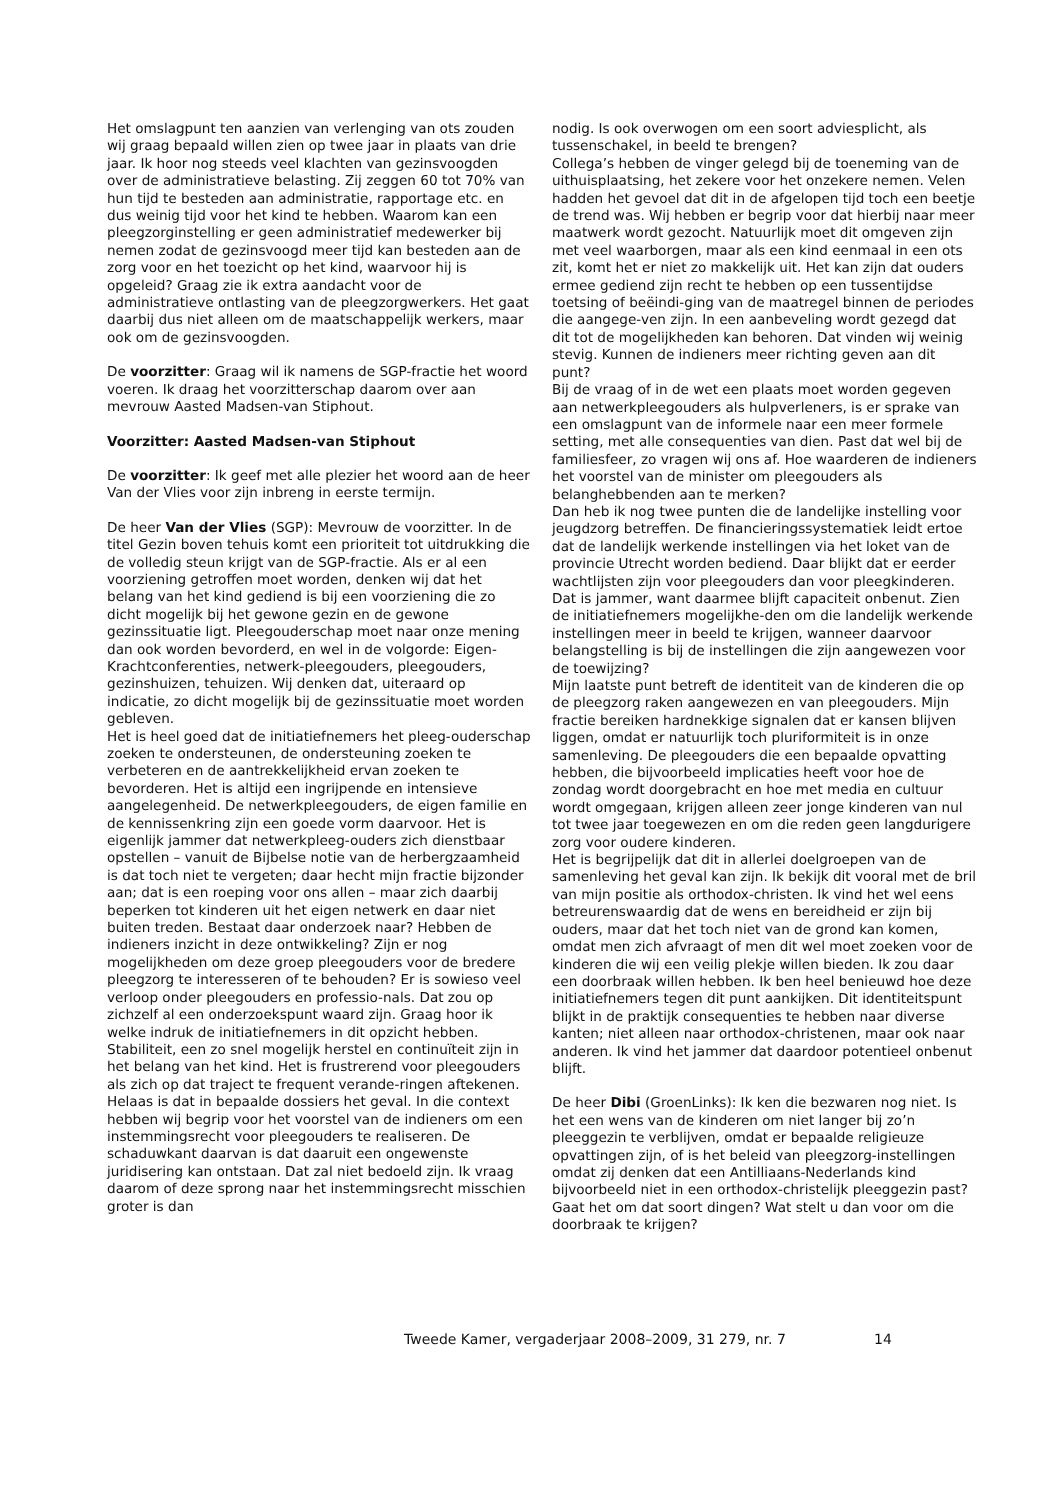Het omslagpunt ten aanzien van verlenging van ots zouden wij graag bepaald willen zien op twee jaar in plaats van drie jaar. Ik hoor nog steeds veel klachten van gezinsvoogden over de administratieve belasting. Zij zeggen 60 tot 70% van hun tijd te besteden aan administratie, rapportage etc. en dus weinig tijd voor het kind te hebben. Waarom kan een pleegzorginstelling er geen administratief medewerker bij nemen zodat de gezinsvoogd meer tijd kan besteden aan de zorg voor en het toezicht op het kind, waarvoor hij is opgeleid? Graag zie ik extra aandacht voor de administratieve ontlasting van de pleegzorgwerkers. Het gaat daarbij dus niet alleen om de maatschappelijk werkers, maar ook om de gezinsvoogden.
De voorzitter: Graag wil ik namens de SGP-fractie het woord voeren. Ik draag het voorzitterschap daarom over aan mevrouw Aasted Madsen-van Stiphout.
Voorzitter: Aasted Madsen-van Stiphout
De voorzitter: Ik geef met alle plezier het woord aan de heer Van der Vlies voor zijn inbreng in eerste termijn.
De heer Van der Vlies (SGP): Mevrouw de voorzitter. In de titel Gezin boven tehuis komt een prioriteit tot uitdrukking die de volledig steun krijgt van de SGP-fractie. Als er al een voorziening getroffen moet worden, denken wij dat het belang van het kind gediend is bij een voorziening die zo dicht mogelijk bij het gewone gezin en de gewone gezinssituatie ligt. Pleegouderschap moet naar onze mening dan ook worden bevorderd, en wel in de volgorde: Eigen-Krachtconferenties, netwerk-pleegouders, pleegouders, gezinshuizen, tehuizen. Wij denken dat, uiteraard op indicatie, zo dicht mogelijk bij de gezinssituatie moet worden gebleven.
Het is heel goed dat de initiatiefnemers het pleeg-ouderschap zoeken te ondersteunen, de ondersteuning zoeken te verbeteren en de aantrekkelijkheid ervan zoeken te bevorderen. Het is altijd een ingrijpende en intensieve aangelegenheid. De netwerkpleegouders, de eigen familie en de kennissenkring zijn een goede vorm daarvoor. Het is eigenlijk jammer dat netwerkpleeg-ouders zich dienstbaar opstellen – vanuit de Bijbelse notie van de herbergzaamheid is dat toch niet te vergeten; daar hecht mijn fractie bijzonder aan; dat is een roeping voor ons allen – maar zich daarbij beperken tot kinderen uit het eigen netwerk en daar niet buiten treden. Bestaat daar onderzoek naar? Hebben de indieners inzicht in deze ontwikkeling? Zijn er nog mogelijkheden om deze groep pleegouders voor de bredere pleegzorg te interesseren of te behouden? Er is sowieso veel verloop onder pleegouders en professio-nals. Dat zou op zichzelf al een onderzoekspunt waard zijn. Graag hoor ik welke indruk de initiatiefnemers in dit opzicht hebben.
Stabiliteit, een zo snel mogelijk herstel en continuïteit zijn in het belang van het kind. Het is frustrerend voor pleegouders als zich op dat traject te frequent verande-ringen aftekenen. Helaas is dat in bepaalde dossiers het geval. In die context hebben wij begrip voor het voorstel van de indieners om een instemmingsrecht voor pleegouders te realiseren. De schaduwkant daarvan is dat daaruit een ongewenste juridisering kan ontstaan. Dat zal niet bedoeld zijn. Ik vraag daarom of deze sprong naar het instemmingsrecht misschien groter is dan
nodig. Is ook overwogen om een soort adviesplicht, als tussenschakel, in beeld te brengen?
Collega’s hebben de vinger gelegd bij de toeneming van de uithuisplaatsing, het zekere voor het onzekere nemen. Velen hadden het gevoel dat dit in de afgelopen tijd toch een beetje de trend was. Wij hebben er begrip voor dat hierbij naar meer maatwerk wordt gezocht. Natuurlijk moet dit omgeven zijn met veel waarborgen, maar als een kind eenmaal in een ots zit, komt het er niet zo makkelijk uit. Het kan zijn dat ouders ermee gediend zijn recht te hebben op een tussentijdse toetsing of beëindi-ging van de maatregel binnen de periodes die aangege-ven zijn. In een aanbeveling wordt gezegd dat dit tot de mogelijkheden kan behoren. Dat vinden wij weinig stevig. Kunnen de indieners meer richting geven aan dit punt?
Bij de vraag of in de wet een plaats moet worden gegeven aan netwerkpleegouders als hulpverleners, is er sprake van een omslagpunt van de informele naar een meer formele setting, met alle consequenties van dien. Past dat wel bij de familiesfeer, zo vragen wij ons af. Hoe waarderen de indieners het voorstel van de minister om pleegouders als belanghebbenden aan te merken?
Dan heb ik nog twee punten die de landelijke instelling voor jeugdzorg betreffen. De financieringssystematiek leidt ertoe dat de landelijk werkende instellingen via het loket van de provincie Utrecht worden bediend. Daar blijkt dat er eerder wachtlijsten zijn voor pleegouders dan voor pleegkinderen. Dat is jammer, want daarmee blijft capaciteit onbenut. Zien de initiatiefnemers mogelijkhe-den om die landelijk werkende instellingen meer in beeld te krijgen, wanneer daarvoor belangstelling is bij de instellingen die zijn aangewezen voor de toewijzing?
Mijn laatste punt betreft de identiteit van de kinderen die op de pleegzorg raken aangewezen en van pleegouders. Mijn fractie bereiken hardnekkige signalen dat er kansen blijven liggen, omdat er natuurlijk toch pluriformiteit is in onze samenleving. De pleegouders die een bepaalde opvatting hebben, die bijvoorbeeld implicaties heeft voor hoe de zondag wordt doorgebracht en hoe met media en cultuur wordt omgegaan, krijgen alleen zeer jonge kinderen van nul tot twee jaar toegewezen en om die reden geen langdurigere zorg voor oudere kinderen.
Het is begrijpelijk dat dit in allerlei doelgroepen van de samenleving het geval kan zijn. Ik bekijk dit vooral met de bril van mijn positie als orthodox-christen. Ik vind het wel eens betreurenswaardig dat de wens en bereidheid er zijn bij ouders, maar dat het toch niet van de grond kan komen, omdat men zich afvraagt of men dit wel moet zoeken voor de kinderen die wij een veilig plekje willen bieden. Ik zou daar een doorbraak willen hebben. Ik ben heel benieuwd hoe deze initiatiefnemers tegen dit punt aankijken. Dit identiteitspunt blijkt in de praktijk consequenties te hebben naar diverse kanten; niet alleen naar orthodox-christenen, maar ook naar anderen. Ik vind het jammer dat daardoor potentieel onbenut blijft.
De heer Dibi (GroenLinks): Ik ken die bezwaren nog niet. Is het een wens van de kinderen om niet langer bij zo’n pleeggezin te verblijven, omdat er bepaalde religieuze opvattingen zijn, of is het beleid van pleegzorg-instellingen omdat zij denken dat een Antilliaans-Nederlands kind bijvoorbeeld niet in een orthodox-christelijk pleeggezin past? Gaat het om dat soort dingen? Wat stelt u dan voor om die doorbraak te krijgen?
Tweede Kamer, vergaderjaar 2008–2009, 31 279, nr. 7 14